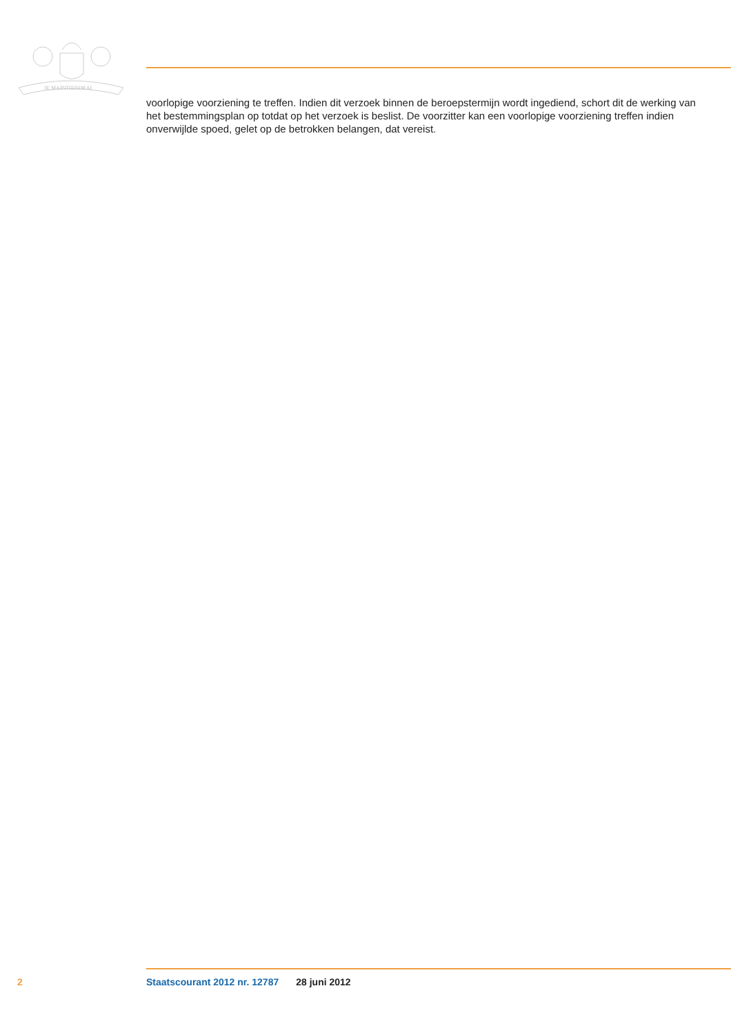JE MAINTIENDRAI
voorlopige voorziening te treffen. Indien dit verzoek binnen de beroepstermijn wordt ingediend, schort dit de werking van het bestemmingsplan op totdat op het verzoek is beslist. De voorzitter kan een voorlopige voorziening treffen indien onverwijlde spoed, gelet op de betrokken belangen, dat vereist.
2 Staatscourant 2012 nr. 12787 28 juni 2012